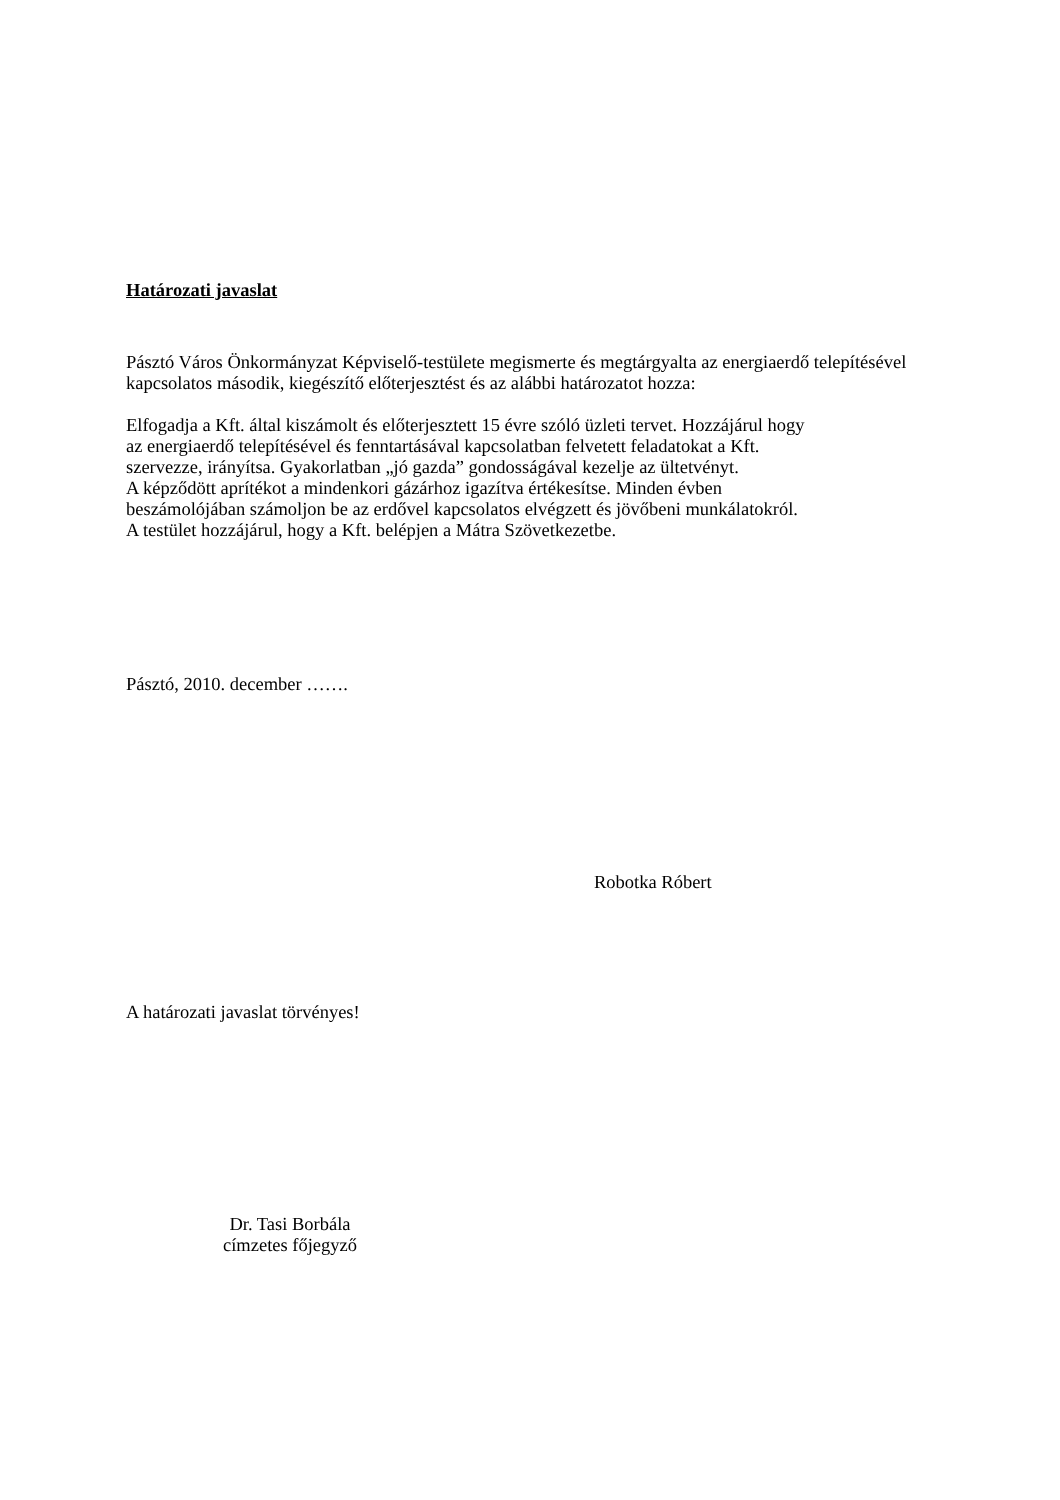Határozati javaslat
Pásztó Város Önkormányzat Képviselő-testülete megismerte és megtárgyalta az energiaerdő telepítésével kapcsolatos második, kiegészítő előterjesztést és az alábbi határozatot hozza:
Elfogadja a Kft. által kiszámolt és előterjesztett 15 évre szóló üzleti tervet. Hozzájárul hogy
az energiaerdő telepítésével és fenntartásával kapcsolatban felvetett feladatokat a Kft.
szervezze, irányítsa. Gyakorlatban „jó gazda” gondosságával kezelje az ültetvényt.
A képződött aprítékot a mindenkori gázárhoz igazítva értékesítse. Minden évben
beszámolójában számoljon be az erdővel kapcsolatos elvégzett és jövőbeni munkálatokról.
A testület hozzájárul, hogy a Kft. belépjen a Mátra Szövetkezetbe.
Pásztó, 2010. december …….
Robotka Róbert
A határozati javaslat törvényes!
Dr. Tasi Borbála
címzetes főjegyző